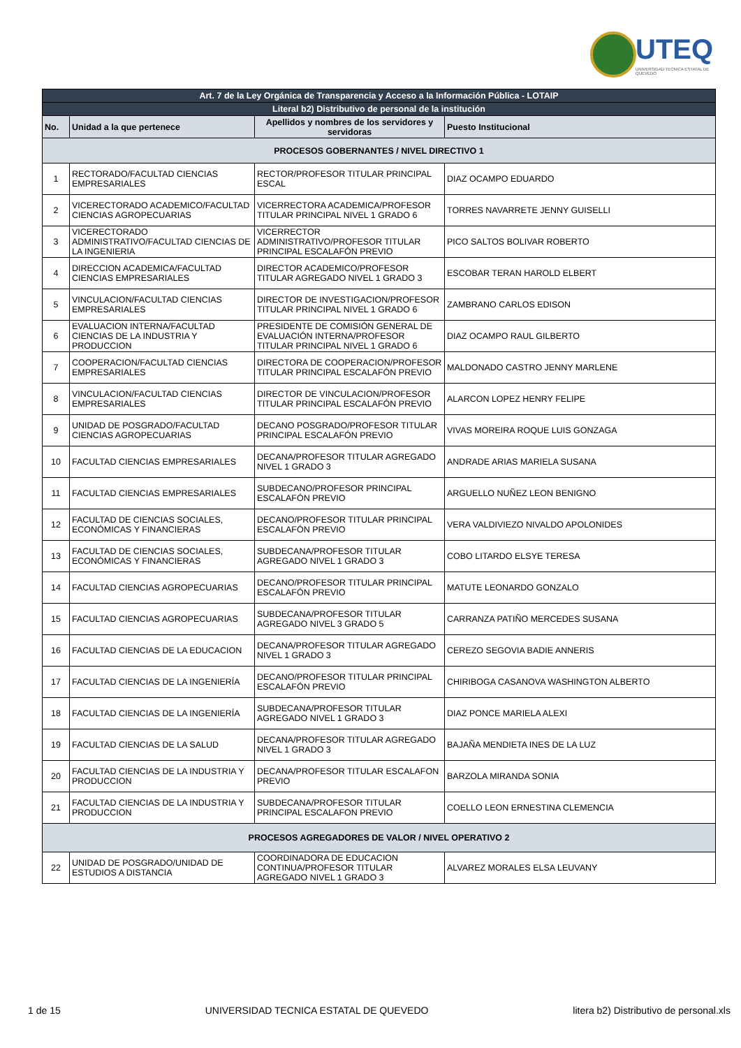UTEQ
UNIVERSIDAD TECNICA ESTATAL DE QUEVEDO
| Art. 7 de la Ley Orgánica de Transparencia y Acceso a la Información Pública - LOTAIP | | | |
| --- | --- | --- | --- |
| Literal b2) Distributivo de personal de la institución | | | |
| No. | Unidad a la que pertenece | Apellidos y nombres de los servidores y servidoras | Puesto Institucional |
| PROCESOS GOBERNANTES / NIVEL DIRECTIVO 1 | | | |
| 1 | RECTORADO/FACULTAD CIENCIAS EMPRESARIALES | RECTOR/PROFESOR TITULAR PRINCIPAL ESCAL | DIAZ OCAMPO EDUARDO |
| 2 | VICERECTORADO ACADEMICO/FACULTAD CIENCIAS AGROPECUARIAS | VICERRECTORA ACADEMICA/PROFESOR TITULAR PRINCIPAL NIVEL 1 GRADO 6 | TORRES NAVARRETE JENNY GUISELLI |
| 3 | VICERECTORADO ADMINISTRATIVO/FACULTAD CIENCIAS DE LA INGENIERIA | VICERRECTOR ADMINISTRATIVO/PROFESOR TITULAR PRINCIPAL ESCALAFÓN PREVIO | PICO SALTOS BOLIVAR ROBERTO |
| 4 | DIRECCION ACADEMICA/FACULTAD CIENCIAS EMPRESARIALES | DIRECTOR ACADEMICO/PROFESOR TITULAR AGREGADO NIVEL 1 GRADO 3 | ESCOBAR TERAN HAROLD ELBERT |
| 5 | VINCULACION/FACULTAD CIENCIAS EMPRESARIALES | DIRECTOR DE INVESTIGACION/PROFESOR TITULAR PRINCIPAL NIVEL 1 GRADO 6 | ZAMBRANO CARLOS EDISON |
| 6 | EVALUACION INTERNA/FACULTAD CIENCIAS DE LA INDUSTRIA Y PRODUCCION | PRESIDENTE DE COMISIÓN GENERAL DE EVALUACIÓN INTERNA/PROFESOR TITULAR PRINCIPAL NIVEL 1 GRADO 6 | DIAZ OCAMPO RAUL GILBERTO |
| 7 | COOPERACION/FACULTAD CIENCIAS EMPRESARIALES | DIRECTORA DE COOPERACION/PROFESOR TITULAR PRINCIPAL ESCALAFÓN PREVIO | MALDONADO CASTRO JENNY MARLENE |
| 8 | VINCULACION/FACULTAD CIENCIAS EMPRESARIALES | DIRECTOR DE VINCULACION/PROFESOR TITULAR PRINCIPAL ESCALAFÓN PREVIO | ALARCON LOPEZ HENRY FELIPE |
| 9 | UNIDAD DE POSGRADO/FACULTAD CIENCIAS AGROPECUARIAS | DECANO POSGRADO/PROFESOR TITULAR PRINCIPAL ESCALAFÓN PREVIO | VIVAS MOREIRA ROQUE LUIS GONZAGA |
| 10 | FACULTAD CIENCIAS EMPRESARIALES | DECANA/PROFESOR TITULAR AGREGADO NIVEL 1 GRADO 3 | ANDRADE ARIAS MARIELA SUSANA |
| 11 | FACULTAD CIENCIAS EMPRESARIALES | SUBDECANO/PROFESOR PRINCIPAL ESCALAFÓN PREVIO | ARGUELLO NUÑEZ LEON BENIGNO |
| 12 | FACULTAD DE CIENCIAS SOCIALES, ECONÓMICAS Y FINANCIERAS | DECANO/PROFESOR TITULAR PRINCIPAL ESCALAFÓN PREVIO | VERA VALDIVIEZO NIVALDO APOLONIDES |
| 13 | FACULTAD DE CIENCIAS SOCIALES, ECONÓMICAS Y FINANCIERAS | SUBDECANA/PROFESOR TITULAR AGREGADO NIVEL 1 GRADO 3 | COBO LITARDO ELSYE TERESA |
| 14 | FACULTAD CIENCIAS AGROPECUARIAS | DECANO/PROFESOR TITULAR PRINCIPAL ESCALAFÓN PREVIO | MATUTE LEONARDO GONZALO |
| 15 | FACULTAD CIENCIAS AGROPECUARIAS | SUBDECANA/PROFESOR TITULAR AGREGADO NIVEL 3 GRADO 5 | CARRANZA PATIÑO MERCEDES SUSANA |
| 16 | FACULTAD CIENCIAS DE LA EDUCACION | DECANA/PROFESOR TITULAR AGREGADO NIVEL 1 GRADO 3 | CEREZO SEGOVIA BADIE ANNERIS |
| 17 | FACULTAD CIENCIAS DE LA INGENIERÍA | DECANO/PROFESOR TITULAR PRINCIPAL ESCALAFÓN PREVIO | CHIRIBOGA CASANOVA WASHINGTON ALBERTO |
| 18 | FACULTAD CIENCIAS DE LA INGENIERÍA | SUBDECANA/PROFESOR TITULAR AGREGADO NIVEL 1 GRADO 3 | DIAZ PONCE MARIELA ALEXI |
| 19 | FACULTAD CIENCIAS DE LA SALUD | DECANA/PROFESOR TITULAR AGREGADO NIVEL 1 GRADO 3 | BAJAÑA MENDIETA INES DE LA LUZ |
| 20 | FACULTAD CIENCIAS DE LA INDUSTRIA Y PRODUCCION | DECANA/PROFESOR TITULAR ESCALAFON PREVIO | BARZOLA MIRANDA SONIA |
| 21 | FACULTAD CIENCIAS DE LA INDUSTRIA Y PRODUCCION | SUBDECANA/PROFESOR TITULAR PRINCIPAL ESCALAFON PREVIO | COELLO LEON ERNESTINA CLEMENCIA |
| PROCESOS AGREGADORES DE VALOR / NIVEL OPERATIVO 2 | | | |
| 22 | UNIDAD DE POSGRADO/UNIDAD DE ESTUDIOS A DISTANCIA | COORDINADORA DE EDUCACION CONTINUA/PROFESOR TITULAR AGREGADO NIVEL 1 GRADO 3 | ALVAREZ MORALES ELSA LEUVANY |
1 de 15 UNIVERSIDAD TECNICA ESTATAL DE QUEVEDO litera b2) Distributivo de personal.xls